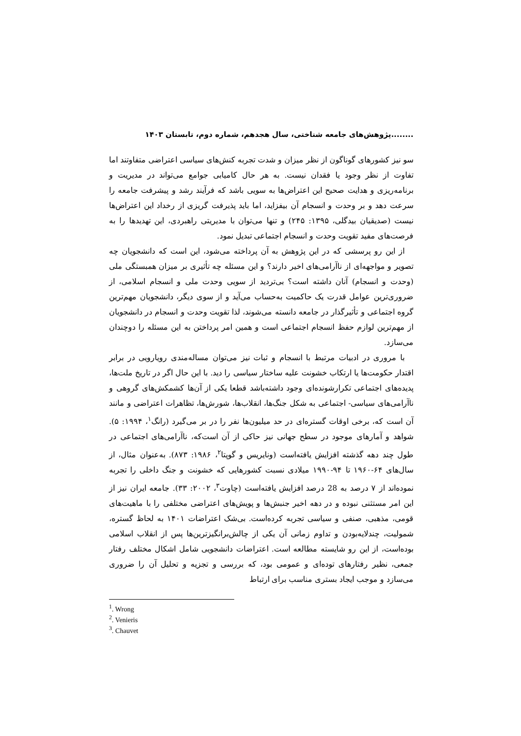........پژوهش‌های جامعه شناختی، سال هجدهم، شماره دوم، تابستان ۱۴۰۳
سو نیز کشورهای گوناگون از نظر میزان و شدت تجربه کنش‌های سیاسی اعتراضی متفاوتند اما تفاوت از نظر وجود یا فقدان نیست. به هر حال کامیابی جوامع می‌تواند در مدیریت و برنامه‌ریزی و هدایت صحیح این اعتراض‌ها به سویی باشد که فرآیند رشد و پیشرفت جامعه را سرعت دهد و بر وحدت و انسجام آن بیفزاید، اما باید پذیرفت گریزی از رخداد این اعتراض‌ها نیست (صدیقیان بیدگلی، ۱۳۹۵: ۲۴۵) و تنها می‌توان با مدیریتی راهبردی، این تهدیدها را به فرصت‌های مفید تقویت وحدت و انسجام اجتماعی تبدیل نمود.
از این رو پرسشی که در این پژوهش به آن پرداخته می‌شود، این است که دانشجویان چه تصویر و مواجهه‌ای از ناآرامی‌های اخیر دارند؟ و این مسئله چه تأثیری بر میزان همبستگی ملی (وحدت و انسجام) آنان داشته است؟ بی‌تردید از سویی وحدت ملی و انسجام اسلامی، از ضروری‌ترین عوامل قدرت یک حاکمیت به‌حساب می‌آید و از سوی دیگر، دانشجویان مهم‌ترین گروه اجتماعی و تأثیرگذار در جامعه دانسته می‌شوند، لذا تقویت وحدت و انسجام در دانشجویان از مهم‌ترین لوازم حفظ انسجام اجتماعی است و همین امر پرداختن به این مسئله را دوچندان می‌سازد.
با مروری در ادبیات مرتبط با انسجام و ثبات نیز می‌توان مساله‌مندی رویارویی در برابر اقتدار حکومت‌ها یا ارتکاب خشونت علیه ساختار سیاسی را دید. با این حال اگر در تاریخ ملت‌ها، پدیده‌های اجتماعی تکرارشونده‌ای وجود داشته‌باشد قطعا یکی از آن‌ها کشمکش‌های گروهی و ناآرامی‌های سیاسی- اجتماعی به شکل جنگ‌ها، انقلاب‌ها، شورش‌ها، تظاهرات اعتراضی و مانند آن است که، برخی اوقات گستره‌ای در حد میلیون‌ها نفر را در بر می‌گیرد (رانگ<sup>۱</sup>، ۱۹۹۴: ۵). شواهد و آمارهای موجود در سطح جهانی نیز حاکی از آن است‌که، ناآرامی‌های اجتماعی در طول چند دهه گذشته افزایش یافته‌است (ونایریس و گوپتا<sup>۲</sup>، ۱۹۸۶: ۸۷۳). به‌عنوان مثال، از سال‌های ۶۴-۱۹۶۰ تا ۹۴-۱۹۹۰ میلادی نسبت کشورهایی که خشونت و جنگ داخلی را تجربه نموده‌اند از ۷ درصد به 28 درصد افزایش یافته‌است (چاوت<sup>۳</sup>، ۲۰۰۲: ۳۳). جامعه ایران نیز از این امر مستثنی نبوده و در دهه اخیر جنبش‌ها و پویش‌های اعتراضی مختلفی را با ماهیت‌های قومی، مذهبی، صنفی و سیاسی تجربه کرده‌است. بی‌شک اعتراضات ۱۴۰۱ به لحاظ گستره، شمولیت، چندلایه‌بودن و تداوم زمانی آن یکی از چالش‌برانگیزترین‌ها پس از انقلاب اسلامی بوده‌است، از این رو شایسته مطالعه است. اعتراضات دانشجویی شامل اشکال مختلف رفتار جمعی، نظیر رفتارهای توده‌ای و عمومی بود، که بررسی و تجزیه و تحلیل آن را ضروری می‌سازد و موجب ایجاد بستری مناسب برای ارتباط
<sup>1</sup>. Wrong
<sup>2</sup>. Venieris
<sup>3</sup>. Chauvet